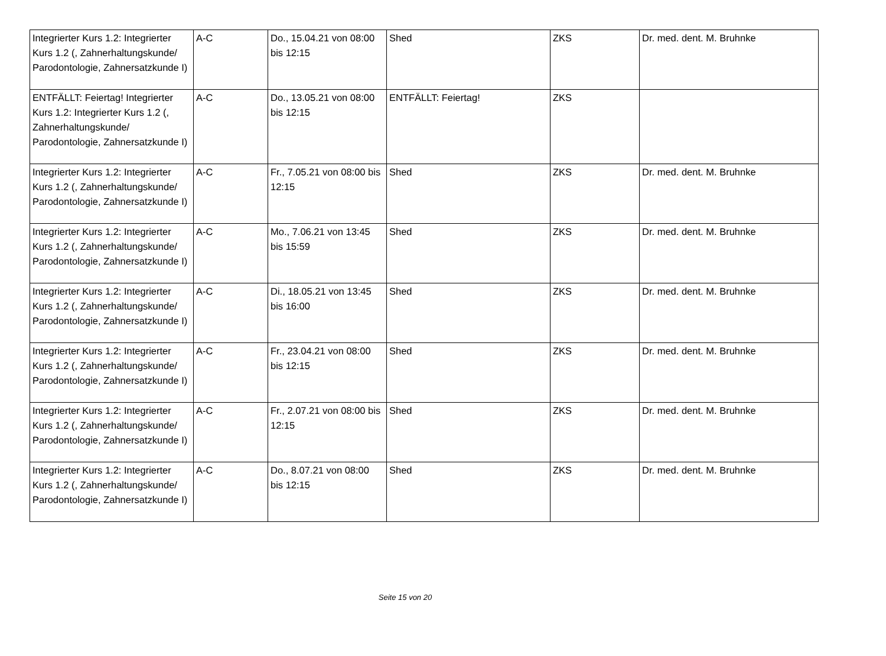| Integrierter Kurs 1.2: Integrierter Kurs 1.2 (, Zahnerhaltungskunde/ Parodontologie, Zahnersatzkunde I) | A-C | Do., 15.04.21 von 08:00 bis 12:15 | Shed | ZKS | Dr. med. dent. M. Bruhnke |
| ENTFÄLLT: Feiertag! Integrierter Kurs 1.2: Integrierter Kurs 1.2 (, Zahnerhaltungskunde/ Parodontologie, Zahnersatzkunde I) | A-C | Do., 13.05.21 von 08:00 bis 12:15 | ENTFÄLLT: Feiertag! | ZKS | |
| Integrierter Kurs 1.2: Integrierter Kurs 1.2 (, Zahnerhaltungskunde/ Parodontologie, Zahnersatzkunde I) | A-C | Fr., 7.05.21 von 08:00 bis 12:15 | Shed | ZKS | Dr. med. dent. M. Bruhnke |
| Integrierter Kurs 1.2: Integrierter Kurs 1.2 (, Zahnerhaltungskunde/ Parodontologie, Zahnersatzkunde I) | A-C | Mo., 7.06.21 von 13:45 bis 15:59 | Shed | ZKS | Dr. med. dent. M. Bruhnke |
| Integrierter Kurs 1.2: Integrierter Kurs 1.2 (, Zahnerhaltungskunde/ Parodontologie, Zahnersatzkunde I) | A-C | Di., 18.05.21 von 13:45 bis 16:00 | Shed | ZKS | Dr. med. dent. M. Bruhnke |
| Integrierter Kurs 1.2: Integrierter Kurs 1.2 (, Zahnerhaltungskunde/ Parodontologie, Zahnersatzkunde I) | A-C | Fr., 23.04.21 von 08:00 bis 12:15 | Shed | ZKS | Dr. med. dent. M. Bruhnke |
| Integrierter Kurs 1.2: Integrierter Kurs 1.2 (, Zahnerhaltungskunde/ Parodontologie, Zahnersatzkunde I) | A-C | Fr., 2.07.21 von 08:00 bis 12:15 | Shed | ZKS | Dr. med. dent. M. Bruhnke |
| Integrierter Kurs 1.2: Integrierter Kurs 1.2 (, Zahnerhaltungskunde/ Parodontologie, Zahnersatzkunde I) | A-C | Do., 8.07.21 von 08:00 bis 12:15 | Shed | ZKS | Dr. med. dent. M. Bruhnke |
Seite 15 von 20